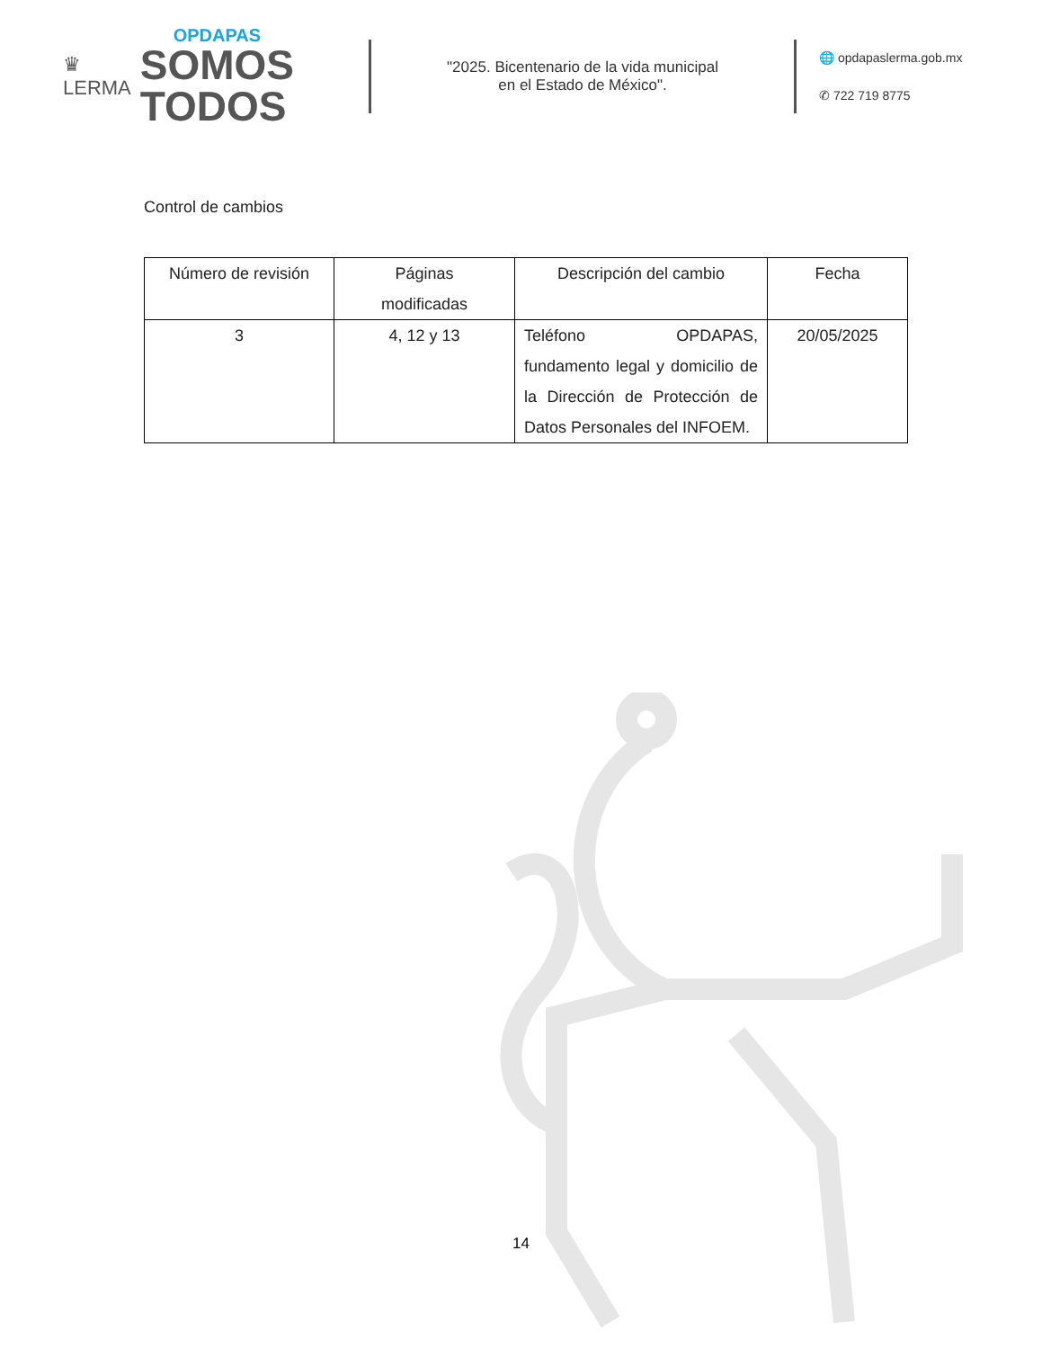♛
LERMA
OPDAPAS
SOMOS
TODOS
"2025. Bicentenario de la vida municipal
en el Estado de México".
🌐 opdapaslerma.gob.mx
✆ 722 719 8775
Control de cambios
| Número de revisión | Páginas modificadas | Descripción del cambio | Fecha |
| --- | --- | --- | --- |
| 3 | 4, 12 y 13 | Teléfono OPDAPAS, fundamento legal y domicilio de la Dirección de Protección de Datos Personales del INFOEM. | 20/05/2025 |
14